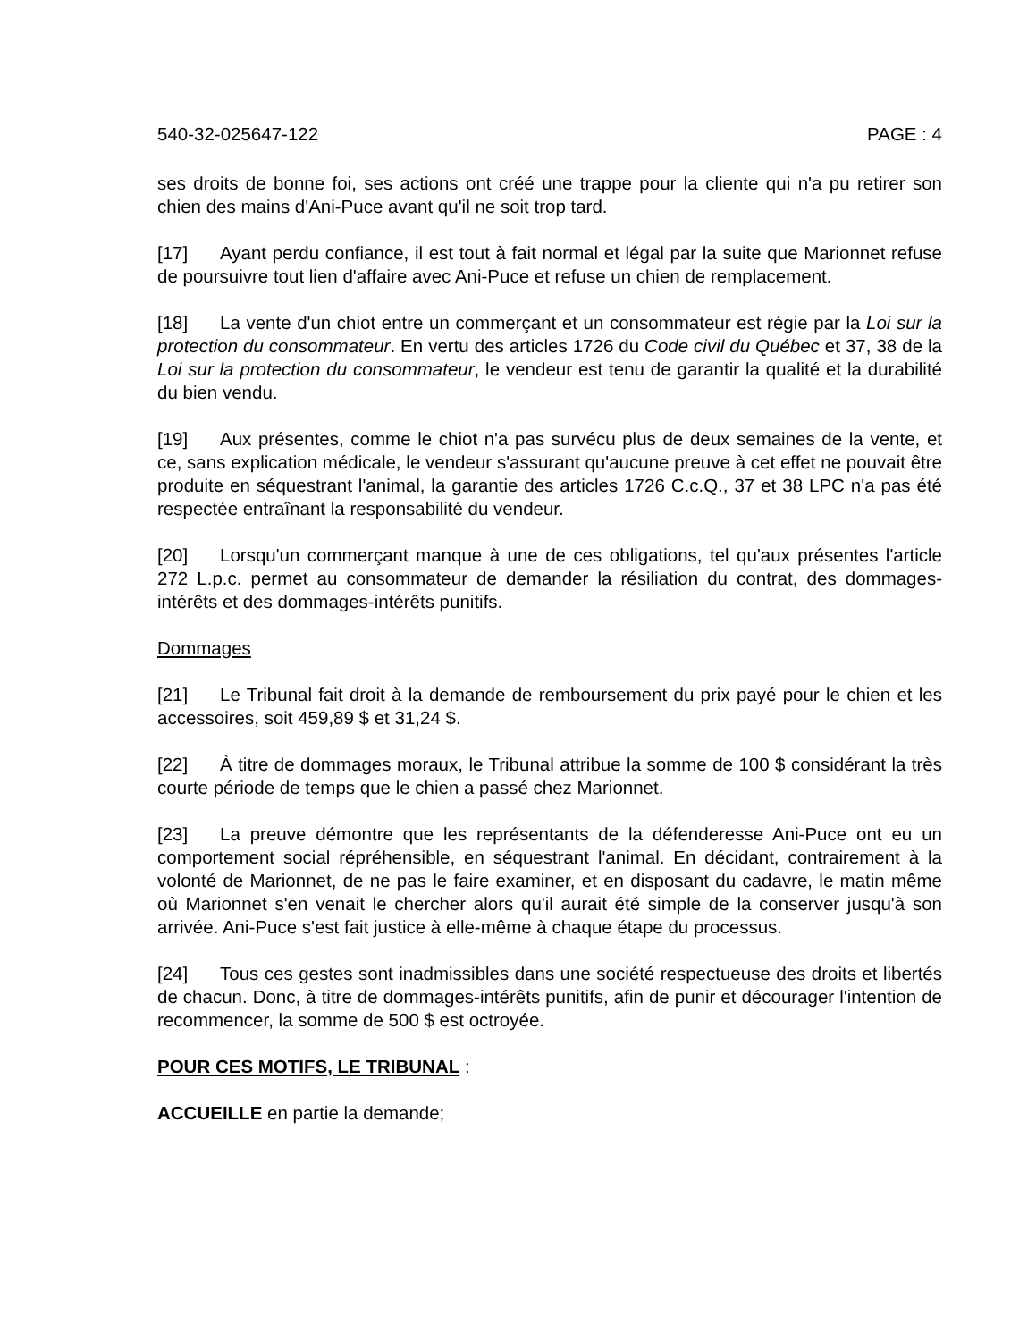540-32-025647-122 PAGE : 4
ses droits de bonne foi, ses actions ont créé une trappe pour la cliente qui n'a pu retirer son chien des mains d'Ani-Puce avant qu'il ne soit trop tard.
[17] Ayant perdu confiance, il est tout à fait normal et légal par la suite que Marionnet refuse de poursuivre tout lien d'affaire avec Ani-Puce et refuse un chien de remplacement.
[18] La vente d'un chiot entre un commerçant et un consommateur est régie par la Loi sur la protection du consommateur. En vertu des articles 1726 du Code civil du Québec et 37, 38 de la Loi sur la protection du consommateur, le vendeur est tenu de garantir la qualité et la durabilité du bien vendu.
[19] Aux présentes, comme le chiot n'a pas survécu plus de deux semaines de la vente, et ce, sans explication médicale, le vendeur s'assurant qu'aucune preuve à cet effet ne pouvait être produite en séquestrant l'animal, la garantie des articles 1726 C.c.Q., 37 et 38 LPC n'a pas été respectée entraînant la responsabilité du vendeur.
[20] Lorsqu'un commerçant manque à une de ces obligations, tel qu'aux présentes l'article 272 L.p.c. permet au consommateur de demander la résiliation du contrat, des dommages-intérêts et des dommages-intérêts punitifs.
Dommages
[21] Le Tribunal fait droit à la demande de remboursement du prix payé pour le chien et les accessoires, soit 459,89 $ et 31,24 $.
[22] À titre de dommages moraux, le Tribunal attribue la somme de 100 $ considérant la très courte période de temps que le chien a passé chez Marionnet.
[23] La preuve démontre que les représentants de la défenderesse Ani-Puce ont eu un comportement social répréhensible, en séquestrant l'animal. En décidant, contrairement à la volonté de Marionnet, de ne pas le faire examiner, et en disposant du cadavre, le matin même où Marionnet s'en venait le chercher alors qu'il aurait été simple de la conserver jusqu'à son arrivée. Ani-Puce s'est fait justice à elle-même à chaque étape du processus.
[24] Tous ces gestes sont inadmissibles dans une société respectueuse des droits et libertés de chacun. Donc, à titre de dommages-intérêts punitifs, afin de punir et décourager l'intention de recommencer, la somme de 500 $ est octroyée.
POUR CES MOTIFS, LE TRIBUNAL :
ACCUEILLE en partie la demande;